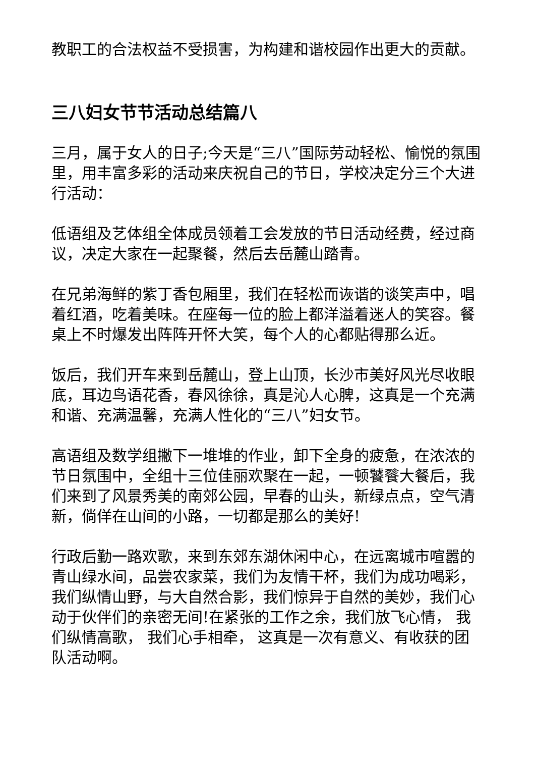教职工的合法权益不受损害，为构建和谐校园作出更大的贡献。
三八妇女节节活动总结篇八
三月，属于女人的日子;今天是“三八”国际劳动轻松、愉悦的氛围里，用丰富多彩的活动来庆祝自己的节日，学校决定分三个大进行活动：
低语组及艺体组全体成员领着工会发放的节日活动经费，经过商议，决定大家在一起聚餐，然后去岳麓山踏青。
在兄弟海鲜的紫丁香包厢里，我们在轻松而诙谐的谈笑声中，唱着红酒，吃着美味。在座每一位的脸上都洋溢着迷人的笑容。餐桌上不时爆发出阵阵开怀大笑，每个人的心都贴得那么近。
饭后，我们开车来到岳麓山，登上山顶，长沙市美好风光尽收眼底，耳边鸟语花香，春风徐徐，真是沁人心脾，这真是一个充满和谐、充满温馨，充满人性化的“三八”妇女节。
高语组及数学组撇下一堆堆的作业，卸下全身的疲惫，在浓浓的节日氛围中，全组十三位佳丽欢聚在一起，一顿饕餮大餐后，我们来到了风景秀美的南郊公园，早春的山头，新绿点点，空气清新，倘佯在山间的小路，一切都是那么的美好!
行政后勤一路欢歌，来到东郊东湖休闲中心，在远离城市喧嚣的青山绿水间，品尝农家菜，我们为友情干杯，我们为成功喝彩，我们纵情山野，与大自然合影，我们惊异于自然的美妙，我们心动于伙伴们的亲密无间!在紧张的工作之余，我们放飞心情， 我们纵情高歌， 我们心手相牵， 这真是一次有意义、有收获的团队活动啊。